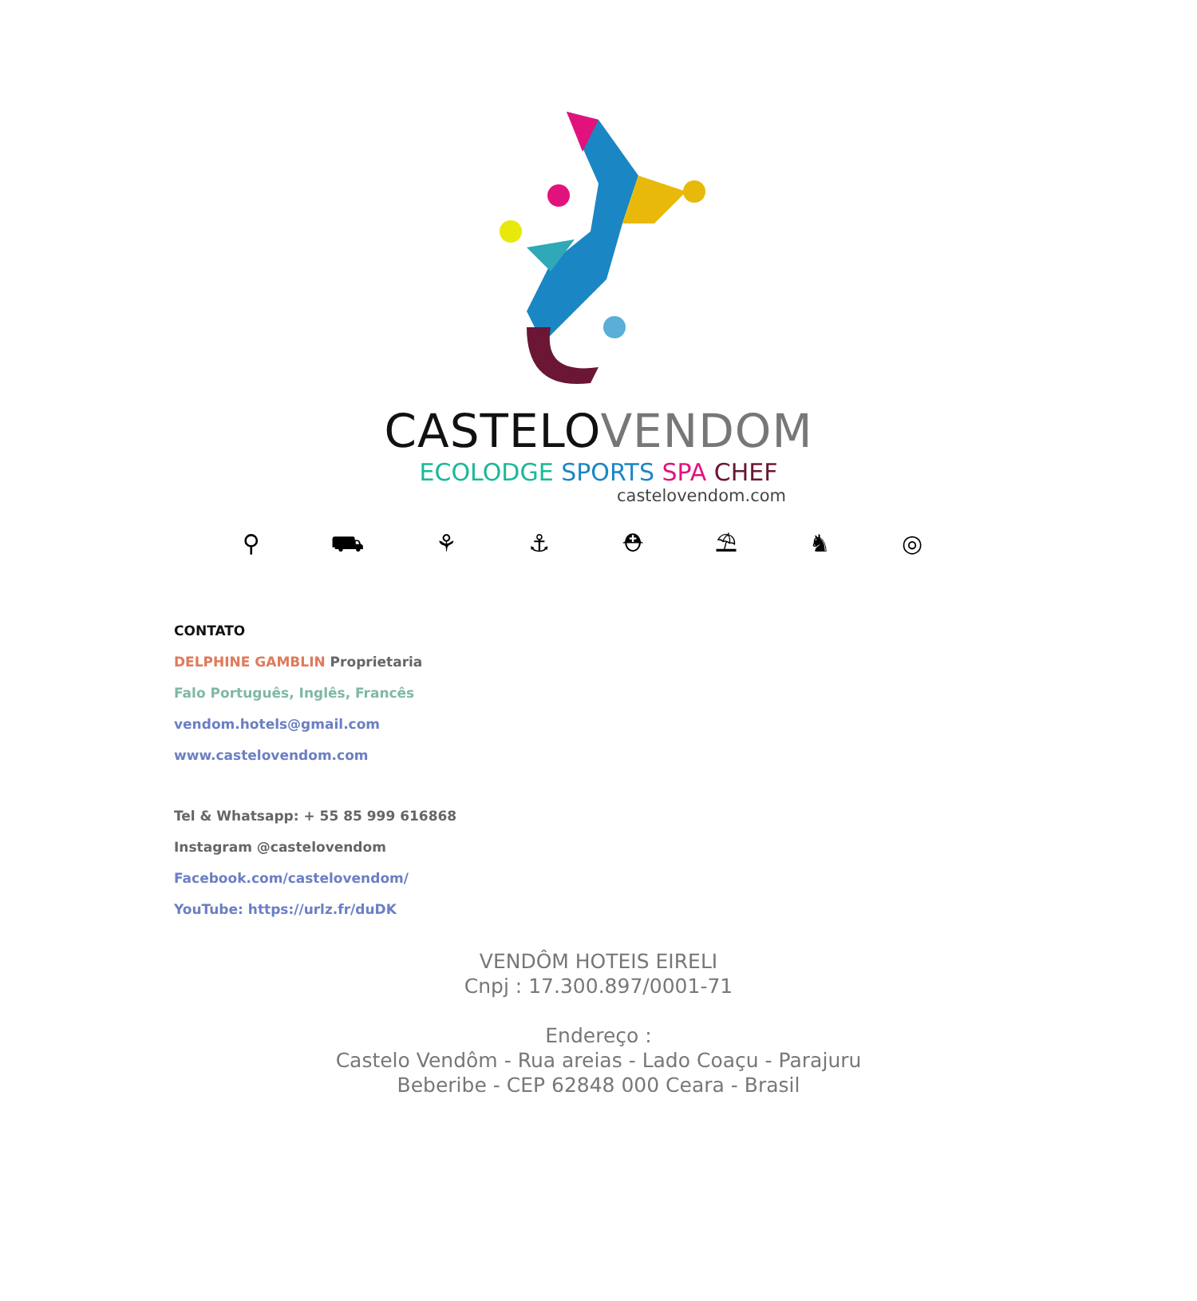CASTELO VENDOM
ECOLODGE SPORTS SPA CHEF
castelovendom.com
⚲ ⛟ ⚘ ⚓ ⛑ ⛱ ♞ ◎
CONTATO
DELPHINE GAMBLIN Proprietaria
Falo Português, Inglês, Francês
vendom.hotels@gmail.com
www.castelovendom.com
Tel & Whatsapp: + 55 85 999 616868
Instagram @castelovendom
Facebook.com/castelovendom/
YouTube: https://urlz.fr/duDK
VENDÔM HOTEIS EIRELI
Cnpj : 17.300.897/0001-71
Endereço :
Castelo Vendôm - Rua areias - Lado Coaçu - Parajuru
Beberibe - CEP 62848 000 Ceara - Brasil